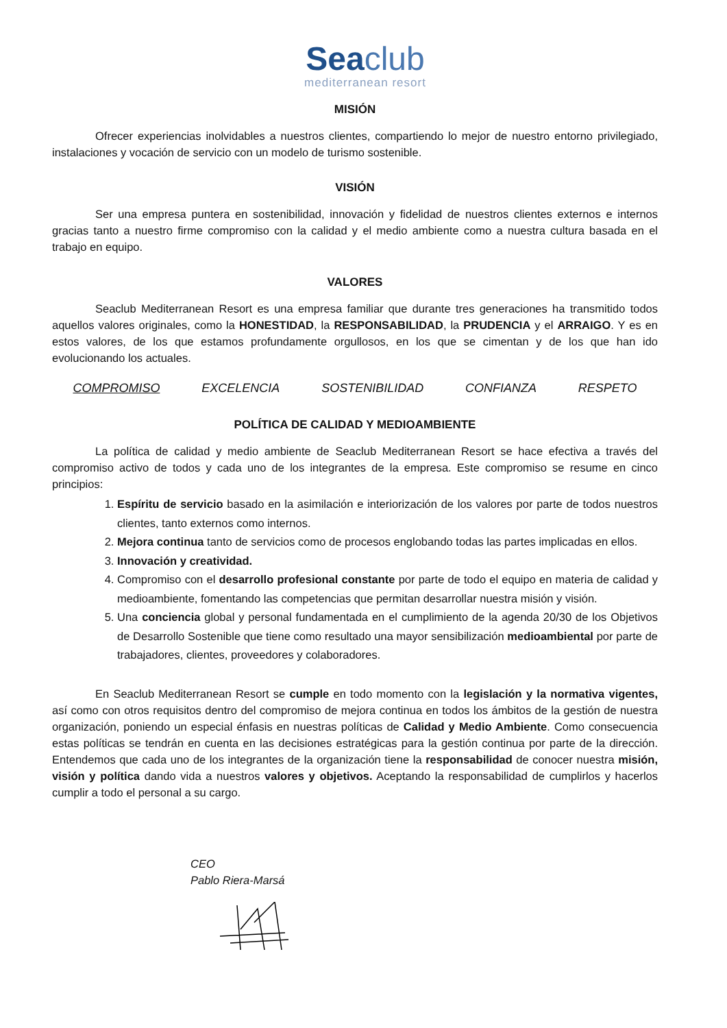Seaclub
mediterranean resort
MISIÓN
Ofrecer experiencias inolvidables a nuestros clientes, compartiendo lo mejor de nuestro entorno privilegiado, instalaciones y vocación de servicio con un modelo de turismo sostenible.
VISIÓN
Ser una empresa puntera en sostenibilidad, innovación y fidelidad de nuestros clientes externos e internos gracias tanto a nuestro firme compromiso con la calidad y el medio ambiente como a nuestra cultura basada en el trabajo en equipo.
VALORES
Seaclub Mediterranean Resort es una empresa familiar que durante tres generaciones ha transmitido todos aquellos valores originales, como la HONESTIDAD, la RESPONSABILIDAD, la PRUDENCIA y el ARRAIGO. Y es en estos valores, de los que estamos profundamente orgullosos, en los que se cimentan y de los que han ido evolucionando los actuales.
COMPROMISO EXCELENCIA SOSTENIBILIDAD CONFIANZA RESPETO
POLÍTICA DE CALIDAD Y MEDIOAMBIENTE
La política de calidad y medio ambiente de Seaclub Mediterranean Resort se hace efectiva a través del compromiso activo de todos y cada uno de los integrantes de la empresa. Este compromiso se resume en cinco principios:
1. Espíritu de servicio basado en la asimilación e interiorización de los valores por parte de todos nuestros clientes, tanto externos como internos.
2. Mejora continua tanto de servicios como de procesos englobando todas las partes implicadas en ellos.
3. Innovación y creatividad.
4. Compromiso con el desarrollo profesional constante por parte de todo el equipo en materia de calidad y medioambiente, fomentando las competencias que permitan desarrollar nuestra misión y visión.
5. Una conciencia global y personal fundamentada en el cumplimiento de la agenda 20/30 de los Objetivos de Desarrollo Sostenible que tiene como resultado una mayor sensibilización medioambiental por parte de trabajadores, clientes, proveedores y colaboradores.
En Seaclub Mediterranean Resort se cumple en todo momento con la legislación y la normativa vigentes, así como con otros requisitos dentro del compromiso de mejora continua en todos los ámbitos de la gestión de nuestra organización, poniendo un especial énfasis en nuestras políticas de Calidad y Medio Ambiente. Como consecuencia estas políticas se tendrán en cuenta en las decisiones estratégicas para la gestión continua por parte de la dirección. Entendemos que cada uno de los integrantes de la organización tiene la responsabilidad de conocer nuestra misión, visión y política dando vida a nuestros valores y objetivos. Aceptando la responsabilidad de cumplirlos y hacerlos cumplir a todo el personal a su cargo.
CEO
Pablo Riera-Marsá